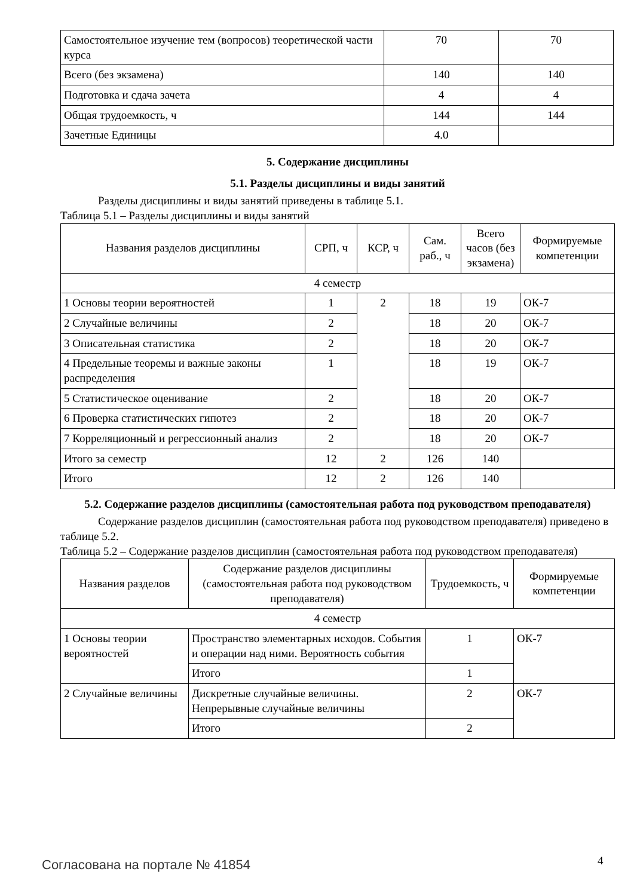| Самостоятельное изучение тем (вопросов) теоретической части курса | 70 | 70 |
| Всего (без экзамена) | 140 | 140 |
| Подготовка и сдача зачета | 4 | 4 |
| Общая трудоемкость, ч | 144 | 144 |
| Зачетные Единицы | 4.0 | |
5. Содержание дисциплины
5.1. Разделы дисциплины и виды занятий
Разделы дисциплины и виды занятий приведены в таблице 5.1.
Таблица 5.1 – Разделы дисциплины и виды занятий
| Названия разделов дисциплины | СРП, ч | КСР, ч | Сам. раб., ч | Всего часов (без экзамена) | Формируемые компетенции |
| --- | --- | --- | --- | --- | --- |
| 4 семестр | | | | | |
| 1 Основы теории вероятностей | 1 | 2 | 18 | 19 | ОК-7 |
| 2 Случайные величины | 2 | | 18 | 20 | ОК-7 |
| 3 Описательная статистика | 2 | | 18 | 20 | ОК-7 |
| 4 Предельные теоремы и важные законы распределения | 1 | | 18 | 19 | ОК-7 |
| 5 Статистическое оценивание | 2 | | 18 | 20 | ОК-7 |
| 6 Проверка статистических гипотез | 2 | | 18 | 20 | ОК-7 |
| 7 Корреляционный и регрессионный анализ | 2 | | 18 | 20 | ОК-7 |
| Итого за семестр | 12 | 2 | 126 | 140 | |
| Итого | 12 | 2 | 126 | 140 | |
5.2. Содержание разделов дисциплины (самостоятельная работа под руководством преподавателя)
Содержание разделов дисциплин (самостоятельная работа под руководством преподавателя) приведено в таблице 5.2.
Таблица 5.2 – Содержание разделов дисциплин (самостоятельная работа под руководством преподавателя)
| Названия разделов | Содержание разделов дисциплины (самостоятельная работа под руководством преподавателя) | Трудоемкость, ч | Формируемые компетенции |
| --- | --- | --- | --- |
| 4 семестр | | | |
| 1 Основы теории вероятностей | Пространство элементарных исходов. События и операции над ними. Вероятность события | 1 | ОК-7 |
| | Итого | 1 | |
| 2 Случайные величины | Дискретные случайные величины. Непрерывные случайные величины | 2 | ОК-7 |
| | Итого | 2 | |
Согласована на портале № 41854 4